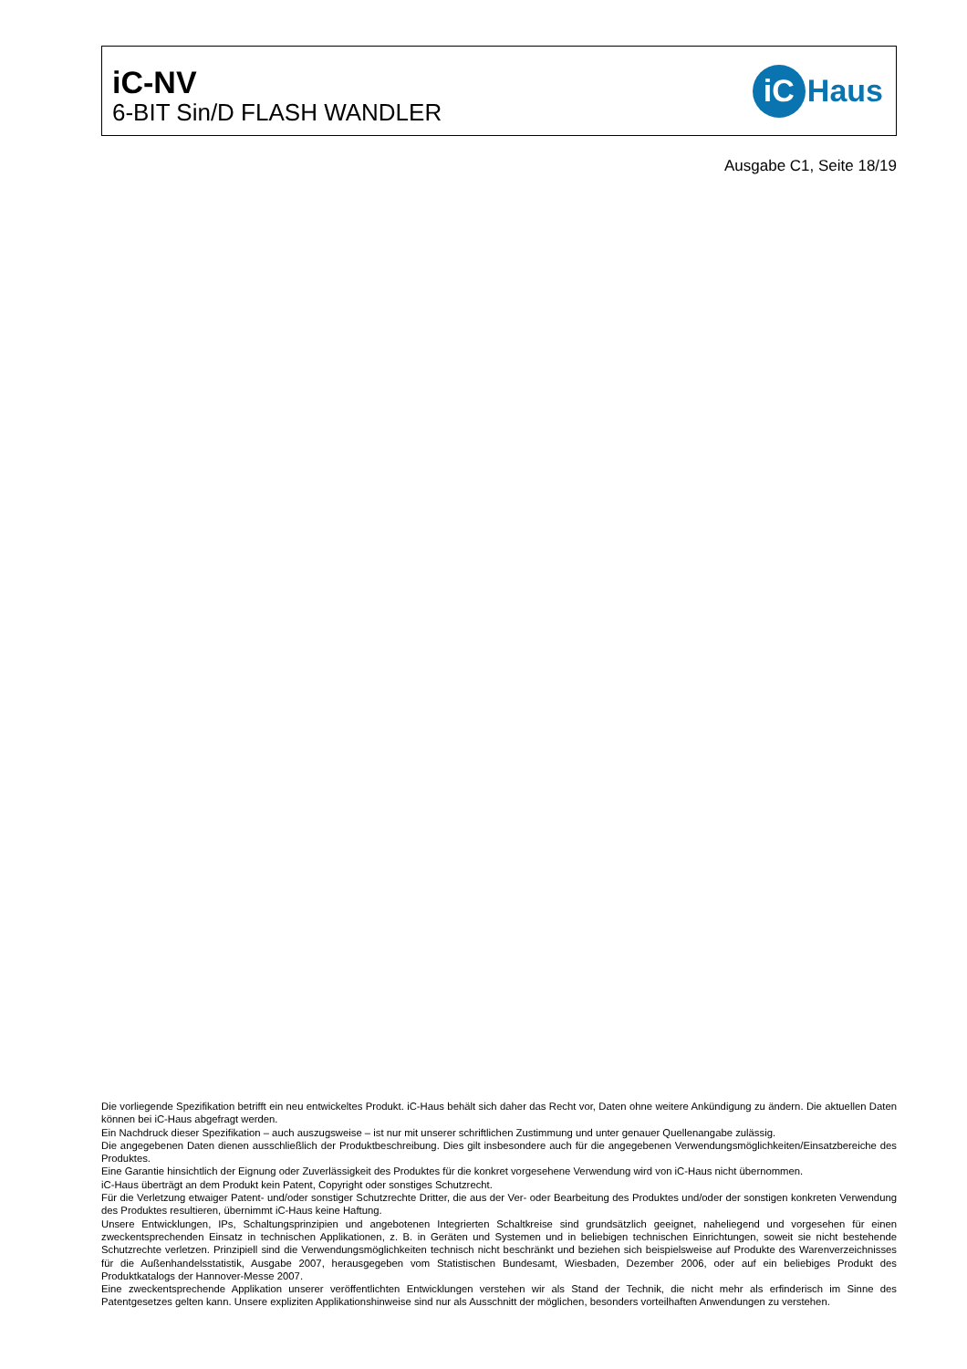iC-NV
6-BIT Sin/D FLASH WANDLER
iC
Haus
Ausgabe C1, Seite 18/19
Die vorliegende Spezifikation betrifft ein neu entwickeltes Produkt. iC-Haus behält sich daher das Recht vor, Daten ohne weitere Ankündigung zu ändern. Die aktuellen Daten können bei iC-Haus abgefragt werden.
Ein Nachdruck dieser Spezifikation – auch auszugsweise – ist nur mit unserer schriftlichen Zustimmung und unter genauer Quellenangabe zulässig.
Die angegebenen Daten dienen ausschließlich der Produktbeschreibung. Dies gilt insbesondere auch für die angegebenen Verwendungsmöglichkeiten/Einsatzbereiche des Produktes.
Eine Garantie hinsichtlich der Eignung oder Zuverlässigkeit des Produktes für die konkret vorgesehene Verwendung wird von iC-Haus nicht übernommen.
iC-Haus überträgt an dem Produkt kein Patent, Copyright oder sonstiges Schutzrecht.
Für die Verletzung etwaiger Patent- und/oder sonstiger Schutzrechte Dritter, die aus der Ver- oder Bearbeitung des Produktes und/oder der sonstigen konkreten Verwendung des Produktes resultieren, übernimmt iC-Haus keine Haftung.
Unsere Entwicklungen, IPs, Schaltungsprinzipien und angebotenen Integrierten Schaltkreise sind grundsätzlich geeignet, naheliegend und vorgesehen für einen zweckentsprechenden Einsatz in technischen Applikationen, z. B. in Geräten und Systemen und in beliebigen technischen Einrichtungen, soweit sie nicht bestehende Schutzrechte verletzen. Prinzipiell sind die Verwendungsmöglichkeiten technisch nicht beschränkt und beziehen sich beispielsweise auf Produkte des Warenverzeichnisses für die Außenhandelsstatistik, Ausgabe 2007, herausgegeben vom Statistischen Bundesamt, Wiesbaden, Dezember 2006, oder auf ein beliebiges Produkt des Produktkatalogs der Hannover-Messe 2007.
Eine zweckentsprechende Applikation unserer veröffentlichten Entwicklungen verstehen wir als Stand der Technik, die nicht mehr als erfinderisch im Sinne des Patentgesetzes gelten kann. Unsere expliziten Applikationshinweise sind nur als Ausschnitt der möglichen, besonders vorteilhaften Anwendungen zu verstehen.